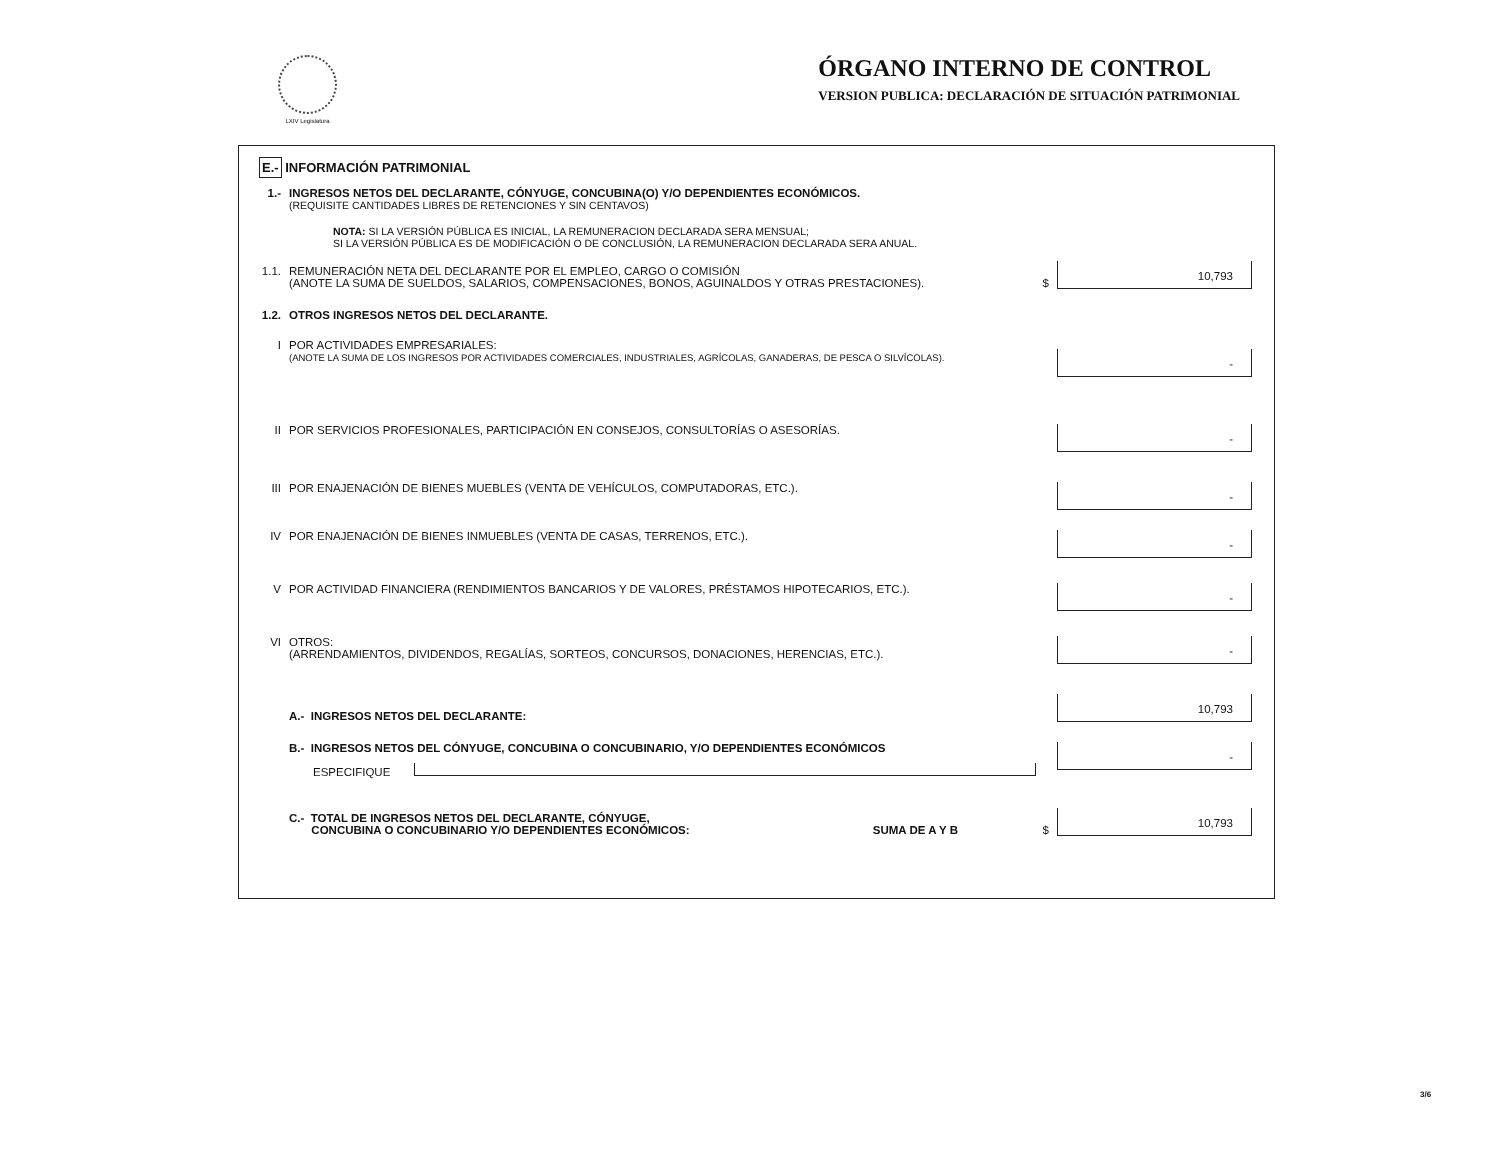LXIV Legislatura
ÓRGANO INTERNO DE CONTROL
VERSION PUBLICA: DECLARACIÓN DE SITUACIÓN PATRIMONIAL
E.- INFORMACIÓN PATRIMONIAL
1.- INGRESOS NETOS DEL DECLARANTE, CÓNYUGE, CONCUBINA(O) Y/O DEPENDIENTES ECONÓMICOS.
(REQUISITE CANTIDADES LIBRES DE RETENCIONES Y SIN CENTAVOS)
NOTA: SI LA VERSIÓN PÚBLICA ES INICIAL, LA REMUNERACION DECLARADA SERA MENSUAL;
SI LA VERSIÓN PÚBLICA ES DE MODIFICACIÓN O DE CONCLUSIÓN, LA REMUNERACION DECLARADA SERA ANUAL.
1.1. REMUNERACIÓN NETA DEL DECLARANTE POR EL EMPLEO, CARGO O COMISIÓN
(ANOTE LA SUMA DE SUELDOS, SALARIOS, COMPENSACIONES, BONOS, AGUINALDOS Y OTRAS PRESTACIONES).
$
10,793
1.2. OTROS INGRESOS NETOS DEL DECLARANTE.
I POR ACTIVIDADES EMPRESARIALES:
(ANOTE LA SUMA DE LOS INGRESOS POR ACTIVIDADES COMERCIALES, INDUSTRIALES, AGRÍCOLAS, GANADERAS, DE PESCA O SILVÍCOLAS).
-
II POR SERVICIOS PROFESIONALES, PARTICIPACIÓN EN CONSEJOS, CONSULTORÍAS O ASESORÍAS.
-
III POR ENAJENACIÓN DE BIENES MUEBLES (VENTA DE VEHÍCULOS, COMPUTADORAS, ETC.).
-
IV POR ENAJENACIÓN DE BIENES INMUEBLES (VENTA DE CASAS, TERRENOS, ETC.).
-
V POR ACTIVIDAD FINANCIERA (RENDIMIENTOS BANCARIOS Y DE VALORES, PRÉSTAMOS HIPOTECARIOS, ETC.).
-
VI OTROS:
(ARRENDAMIENTOS, DIVIDENDOS, REGALÍAS, SORTEOS, CONCURSOS, DONACIONES, HERENCIAS, ETC.).
-
A.- INGRESOS NETOS DEL DECLARANTE:
10,793
B.- INGRESOS NETOS DEL CÓNYUGE, CONCUBINA O CONCUBINARIO, Y/O DEPENDIENTES ECONÓMICOS
ESPECIFIQUE
-
C.- TOTAL DE INGRESOS NETOS DEL DECLARANTE, CÓNYUGE,
CONCUBINA O CONCUBINARIO Y/O DEPENDIENTES ECONÓMICOS: SUMA DE A Y B
$
10,793
3/6